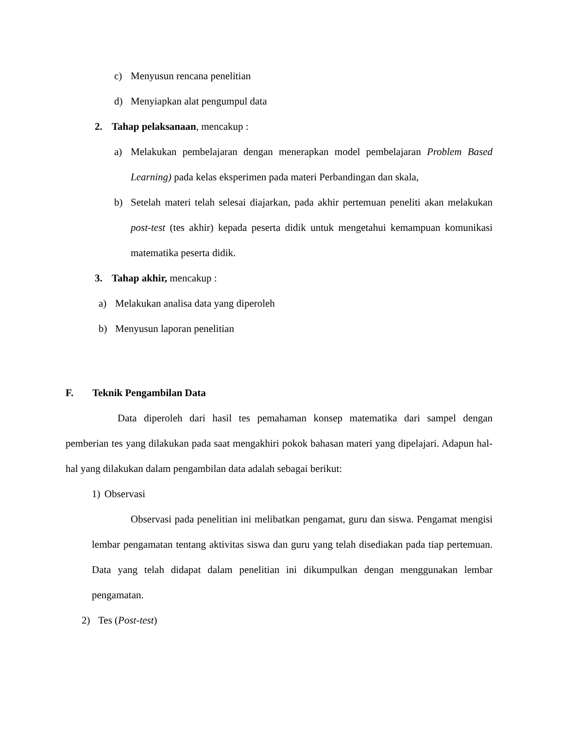c) Menyusun rencana penelitian
d) Menyiapkan alat pengumpul data
2. Tahap pelaksanaan, mencakup :
a) Melakukan pembelajaran dengan menerapkan model pembelajaran Problem Based Learning) pada kelas eksperimen pada materi Perbandingan dan skala,
b) Setelah materi telah selesai diajarkan, pada akhir pertemuan peneliti akan melakukan post-test (tes akhir) kepada peserta didik untuk mengetahui kemampuan komunikasi matematika peserta didik.
3. Tahap akhir, mencakup :
a) Melakukan analisa data yang diperoleh
b) Menyusun laporan penelitian
F. Teknik Pengambilan Data
Data diperoleh dari hasil tes pemahaman konsep matematika dari sampel dengan pemberian tes yang dilakukan pada saat mengakhiri pokok bahasan materi yang dipelajari. Adapun hal-hal yang dilakukan dalam pengambilan data adalah sebagai berikut:
1) Observasi
Observasi pada penelitian ini melibatkan pengamat, guru dan siswa. Pengamat mengisi lembar pengamatan tentang aktivitas siswa dan guru yang telah disediakan pada tiap pertemuan. Data yang telah didapat dalam penelitian ini dikumpulkan dengan menggunakan lembar pengamatan.
2) Tes (Post-test)